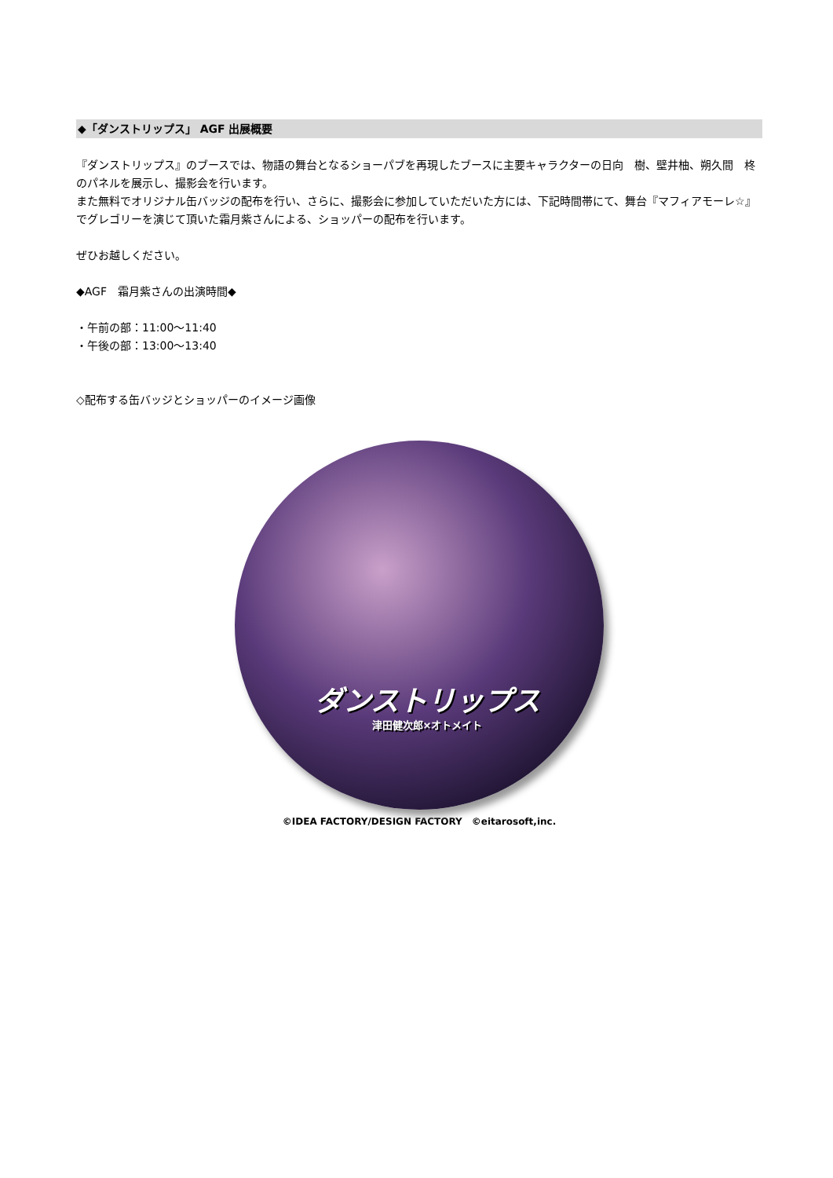◆「ダンストリップス」 AGF 出展概要
『ダンストリップス』のブースでは、物語の舞台となるショーパブを再現したブースに主要キャラクターの日向　樹、壁井柚、朔久間　柊のパネルを展示し、撮影会を行います。
また無料でオリジナル缶バッジの配布を行い、さらに、撮影会に参加していただいた方には、下記時間帯にて、舞台『マフィアモーレ☆』でグレゴリーを演じて頂いた霜月紫さんによる、ショッパーの配布を行います。
ぜひお越しください。
◆AGF　霜月紫さんの出演時間◆
・午前の部：11:00〜11:40
・午後の部：13:00〜13:40
◇配布する缶バッジとショッパーのイメージ画像
ダンストリップス
津田健次郎×オトメイト
©IDEA FACTORY/DESIGN FACTORY　©eitarosoft,inc.